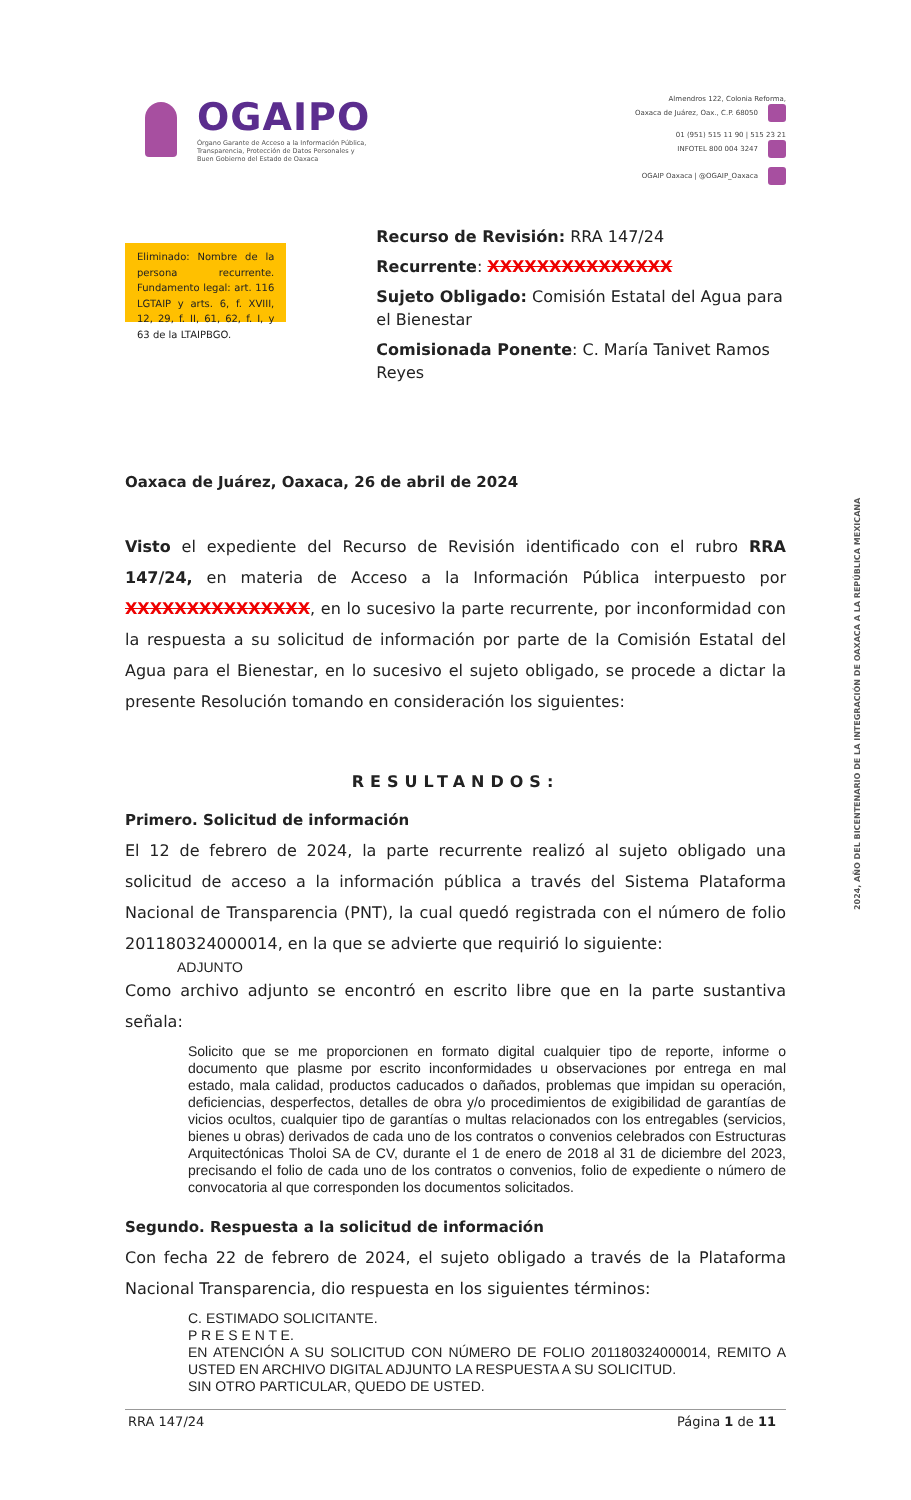OGAIPO
Órgano Garante de Acceso a la Información Pública,
Transparencia, Protección de Datos Personales y
Buen Gobierno del Estado de Oaxaca
Almendros 122, Colonia Reforma,
Oaxaca de Juárez, Oax., C.P. 68050
01 (951) 515 11 90 | 515 23 21
INFOTEL 800 004 3247
OGAIP Oaxaca | @OGAIP_Oaxaca
Eliminado: Nombre de la persona recurrente. Fundamento legal: art. 116 LGTAIP y arts. 6, f. XVIII, 12, 29, f. II, 61, 62, f. I, y 63 de la LTAIPBGO.
Recurso de Revisión: RRA 147/24
Recurrente: XXXXXXXXXXXXXXX
Sujeto Obligado: Comisión Estatal del Agua para el Bienestar
Comisionada Ponente: C. María Tanivet Ramos Reyes
Oaxaca de Juárez, Oaxaca, 26 de abril de 2024
Visto el expediente del Recurso de Revisión identificado con el rubro RRA 147/24, en materia de Acceso a la Información Pública interpuesto por XXXXXXXXXXXXXXX, en lo sucesivo la parte recurrente, por inconformidad con la respuesta a su solicitud de información por parte de la Comisión Estatal del Agua para el Bienestar, en lo sucesivo el sujeto obligado, se procede a dictar la presente Resolución tomando en consideración los siguientes:
RESULTANDOS:
Primero. Solicitud de información
El 12 de febrero de 2024, la parte recurrente realizó al sujeto obligado una solicitud de acceso a la información pública a través del Sistema Plataforma Nacional de Transparencia (PNT), la cual quedó registrada con el número de folio 201180324000014, en la que se advierte que requirió lo siguiente:
ADJUNTO
Como archivo adjunto se encontró en escrito libre que en la parte sustantiva señala:
Solicito que se me proporcionen en formato digital cualquier tipo de reporte, informe o documento que plasme por escrito inconformidades u observaciones por entrega en mal estado, mala calidad, productos caducados o dañados, problemas que impidan su operación, deficiencias, desperfectos, detalles de obra y/o procedimientos de exigibilidad de garantías de vicios ocultos, cualquier tipo de garantías o multas relacionados con los entregables (servicios, bienes u obras) derivados de cada uno de los contratos o convenios celebrados con Estructuras Arquitectónicas Tholoi SA de CV, durante el 1 de enero de 2018 al 31 de diciembre del 2023, precisando el folio de cada uno de los contratos o convenios, folio de expediente o número de convocatoria al que corresponden los documentos solicitados.
Segundo. Respuesta a la solicitud de información
Con fecha 22 de febrero de 2024, el sujeto obligado a través de la Plataforma Nacional Transparencia, dio respuesta en los siguientes términos:
C. ESTIMADO SOLICITANTE.
P R E S E N T E.
EN ATENCIÓN A SU SOLICITUD CON NÚMERO DE FOLIO 201180324000014, REMITO A USTED EN ARCHIVO DIGITAL ADJUNTO LA RESPUESTA A SU SOLICITUD.
SIN OTRO PARTICULAR, QUEDO DE USTED.
RRA 147/24 Página 1 de 11
2024, AÑO DEL BICENTENARIO DE LA INTEGRACIÓN DE OAXACA A LA REPÚBLICA MEXICANA